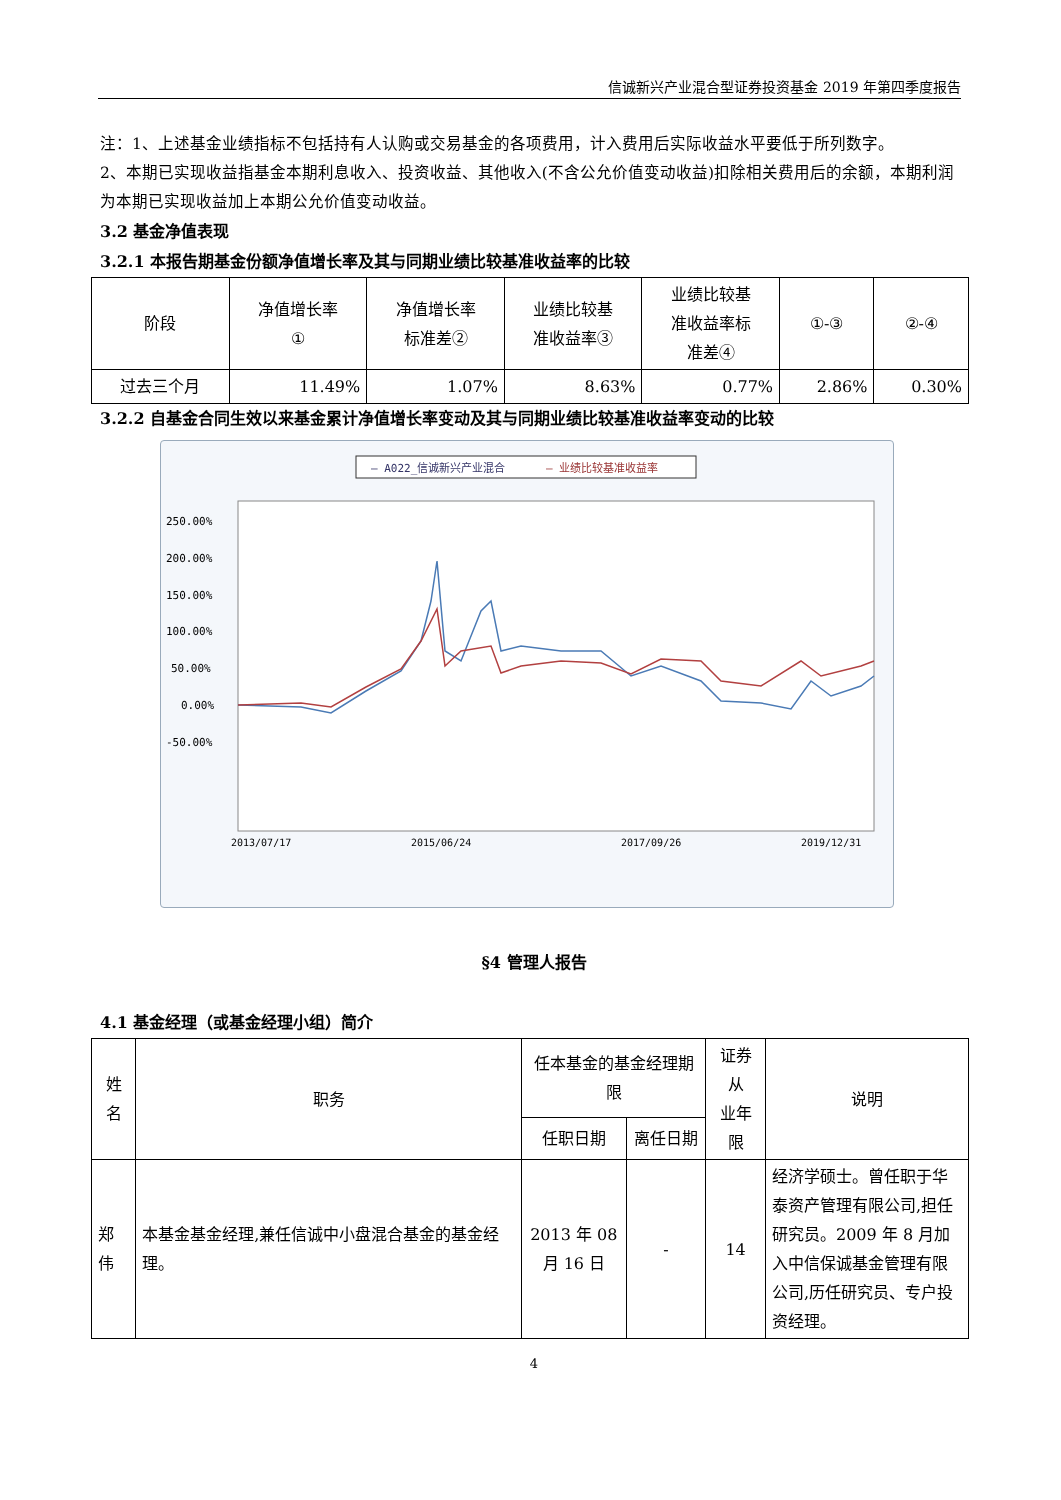信诚新兴产业混合型证券投资基金 2019 年第四季度报告
注：1、上述基金业绩指标不包括持有人认购或交易基金的各项费用，计入费用后实际收益水平要低于所列数字。
2、本期已实现收益指基金本期利息收入、投资收益、其他收入(不含公允价值变动收益)扣除相关费用后的余额，本期利润为本期已实现收益加上本期公允价值变动收益。
3.2 基金净值表现
3.2.1 本报告期基金份额净值增长率及其与同期业绩比较基准收益率的比较
| 阶段 | 净值增长率 ① | 净值增长率 标准差② | 业绩比较基 准收益率③ | 业绩比较基 准收益率标 准差④ | ①-③ | ②-④ |
| --- | --- | --- | --- | --- | --- | --- |
| 过去三个月 | 11.49% | 1.07% | 8.63% | 0.77% | 2.86% | 0.30% |
3.2.2 自基金合同生效以来基金累计净值增长率变动及其与同期业绩比较基准收益率变动的比较
— A022_信诚新兴产业混合
— 业绩比较基准收益率
250.00%
200.00%
150.00%
100.00%
50.00%
0.00%
-50.00%
2013/07/17
2015/06/24
2017/09/26
2019/12/31
§4 管理人报告
4.1 基金经理（或基金经理小组）简介
| 姓名 | 职务 | 任本基金的基金经理期限 | | 证券从 业年限 | 说明 |
| --- | --- | --- | --- | --- | --- |
| | | 任职日期 | 离任日期 | | |
| 郑伟 | 本基金基金经理,兼任信诚中小盘混合基金的基金经理。 | 2013 年 08 月 16 日 | - | 14 | 经济学硕士。曾任职于华泰资产管理有限公司,担任研究员。2009 年 8 月加入中信保诚基金管理有限公司,历任研究员、专户投资经理。 |
4